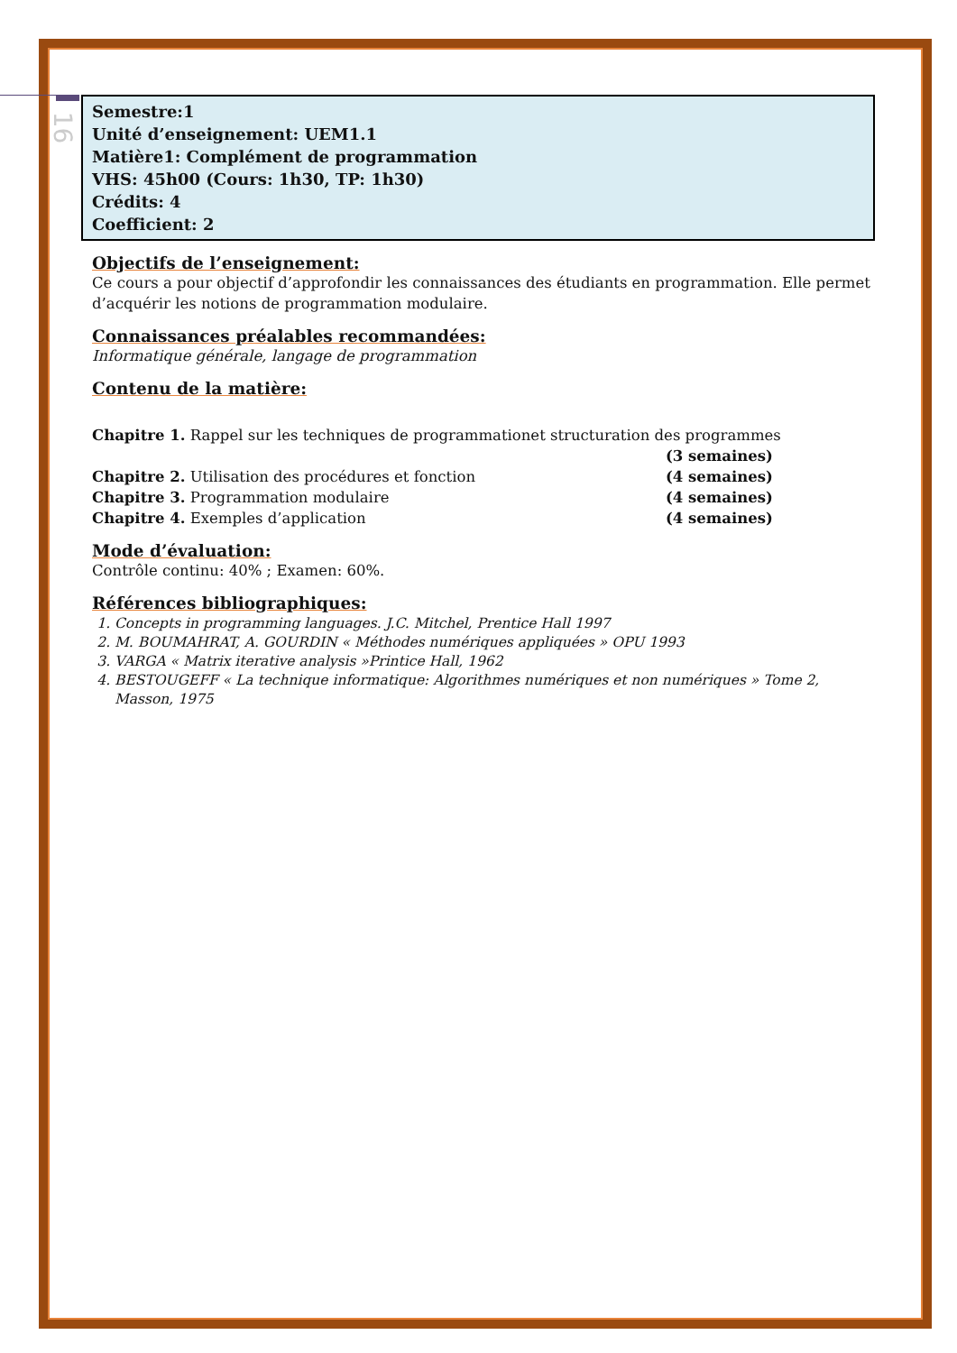16
Semestre:1
Unité d’enseignement: UEM1.1
Matière1: Complément de programmation
VHS: 45h00 (Cours: 1h30, TP: 1h30)
Crédits: 4
Coefficient: 2
Objectifs de l’enseignement:
Ce cours a pour objectif d’approfondir les connaissances des étudiants en programmation. Elle permet d’acquérir les notions de programmation modulaire.
Connaissances préalables recommandées:
Informatique générale, langage de programmation
Contenu de la matière:
Chapitre 1. Rappel sur les techniques de programmationet structuration des programmes
(3 semaines)
Chapitre 2. Utilisation des procédures et fonction (4 semaines)
Chapitre 3. Programmation modulaire (4 semaines)
Chapitre 4. Exemples d’application (4 semaines)
Mode d’évaluation:
Contrôle continu: 40% ; Examen: 60%.
Références bibliographiques:
1. Concepts in programming languages. J.C. Mitchel, Prentice Hall 1997
2. M. BOUMAHRAT, A. GOURDIN « Méthodes numériques appliquées » OPU 1993
3. VARGA « Matrix iterative analysis »Printice Hall, 1962
4. BESTOUGEFF « La technique informatique: Algorithmes numériques et non numériques » Tome 2, Masson, 1975